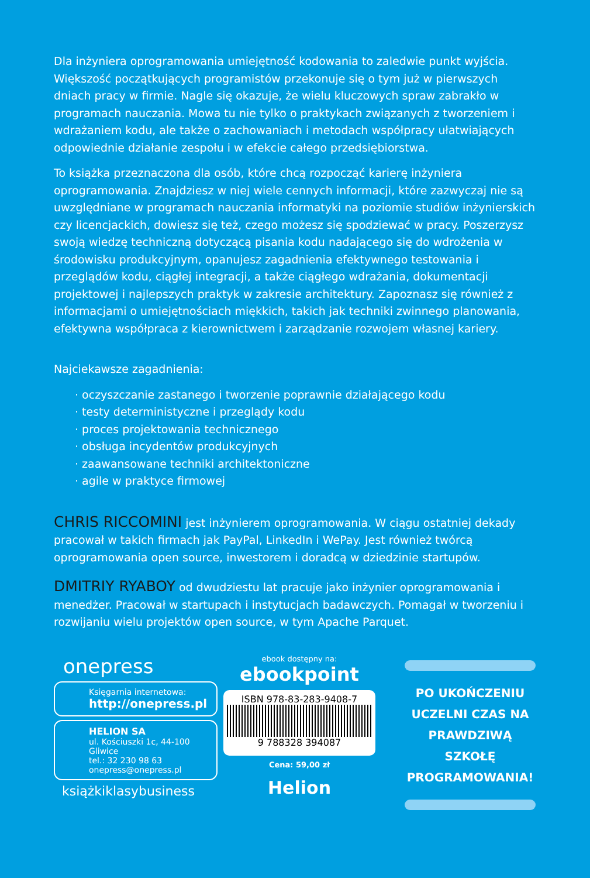Dla inżyniera oprogramowania umiejętność kodowania to zaledwie punkt wyjścia. Większość początkujących programistów przekonuje się o tym już w pierwszych dniach pracy w firmie. Nagle się okazuje, że wielu kluczowych spraw zabrakło w programach nauczania. Mowa tu nie tylko o praktykach związanych z tworzeniem i wdrażaniem kodu, ale także o zachowaniach i metodach współpracy ułatwiających odpowiednie działanie zespołu i w efekcie całego przedsiębiorstwa.
To książka przeznaczona dla osób, które chcą rozpocząć karierę inżyniera oprogramowania. Znajdziesz w niej wiele cennych informacji, które zazwyczaj nie są uwzględniane w programach nauczania informatyki na poziomie studiów inżynierskich czy licencjackich, dowiesz się też, czego możesz się spodziewać w pracy. Poszerzysz swoją wiedzę techniczną dotyczącą pisania kodu nadającego się do wdrożenia w środowisku produkcyjnym, opanujesz zagadnienia efektywnego testowania i przeglądów kodu, ciągłej integracji, a także ciągłego wdrażania, dokumentacji projektowej i najlepszych praktyk w zakresie architektury. Zapoznasz się również z informacjami o umiejętnościach miękkich, takich jak techniki zwinnego planowania, efektywna współpraca z kierownictwem i zarządzanie rozwojem własnej kariery.
Najciekawsze zagadnienia:
· oczyszczanie zastanego i tworzenie poprawnie działającego kodu
· testy deterministyczne i przeglądy kodu
· proces projektowania technicznego
· obsługa incydentów produkcyjnych
· zaawansowane techniki architektoniczne
· agile w praktyce firmowej
CHRIS RICCOMINI jest inżynierem oprogramowania. W ciągu ostatniej dekady pracował w takich firmach jak PayPal, LinkedIn i WePay. Jest również twórcą oprogramowania open source, inwestorem i doradcą w dziedzinie startupów.
DMITRIY RYABOY od dwudziestu lat pracuje jako inżynier oprogramowania i menedżer. Pracował w startupach i instytucjach badawczych. Pomagał w tworzeniu i rozwijaniu wielu projektów open source, w tym Apache Parquet.
onepress
Księgarnia internetowa:
http://onepress.pl
HELION SA
ul. Kościuszki 1c, 44-100 Gliwice
tel.: 32 230 98 63
onepress@onepress.pl
książkiklasybusiness
ebook dostępny na:
ebookpoint
ISBN 978-83-283-9408-7
9 788328 394087
Cena: 59,00 zł
Helion
PO UKOŃCZENIU UCZELNI CZAS NA PRAWDZIWĄ SZKOŁĘ PROGRAMOWANIA!